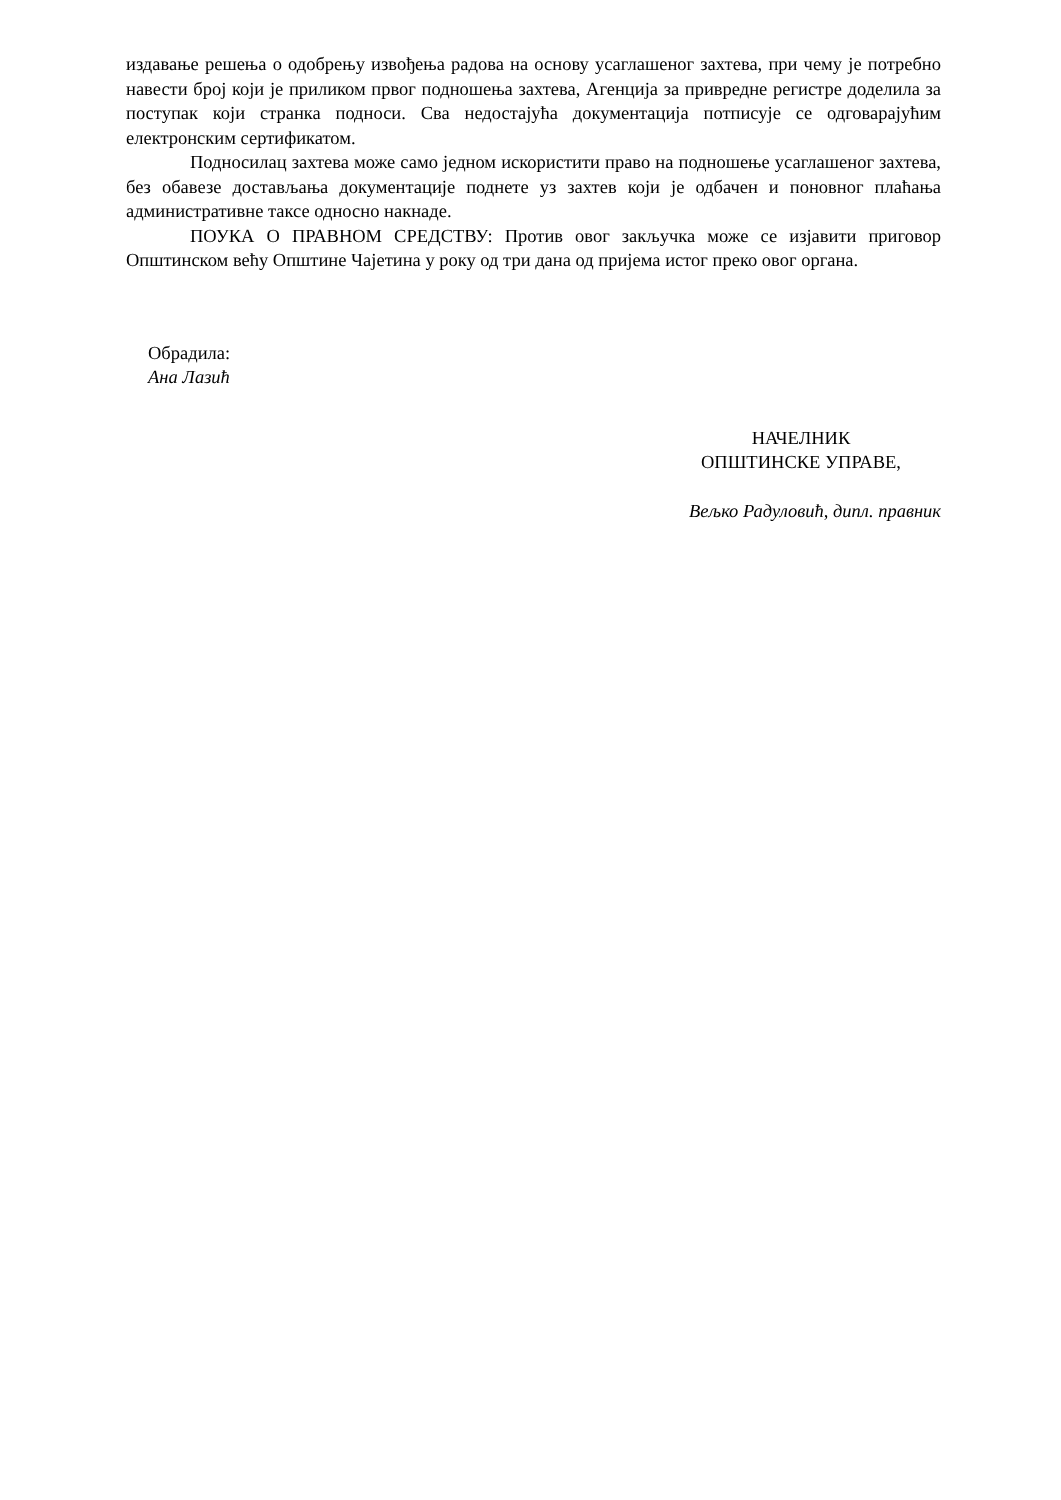издавање решења о одобрењу извођења радова на основу усаглашеног захтева, при чему је потребно навести број који је приликом првог подношења захтева, Агенција за привредне регистре доделила за поступак који странка подноси. Сва недостајућа документација потписује се одговарајућим електронским сертификатом.
Подносилац захтева може само једном искористити право на подношење усаглашеног захтева, без обавезе достављања документације поднете уз захтев који је одбачен и поновног плаћања административне таксе односно накнаде.
ПОУКА О ПРАВНОМ СРЕДСТВУ: Против овог закључка може се изјавити приговор Општинском већу Општине Чајетина у року од три дана од пријема истог преко овог органа.
Обрадила:
Ана Лазић
НАЧЕЛНИК
ОПШТИНСКЕ УПРАВЕ,
Вељко Радуловић, дипл. правник